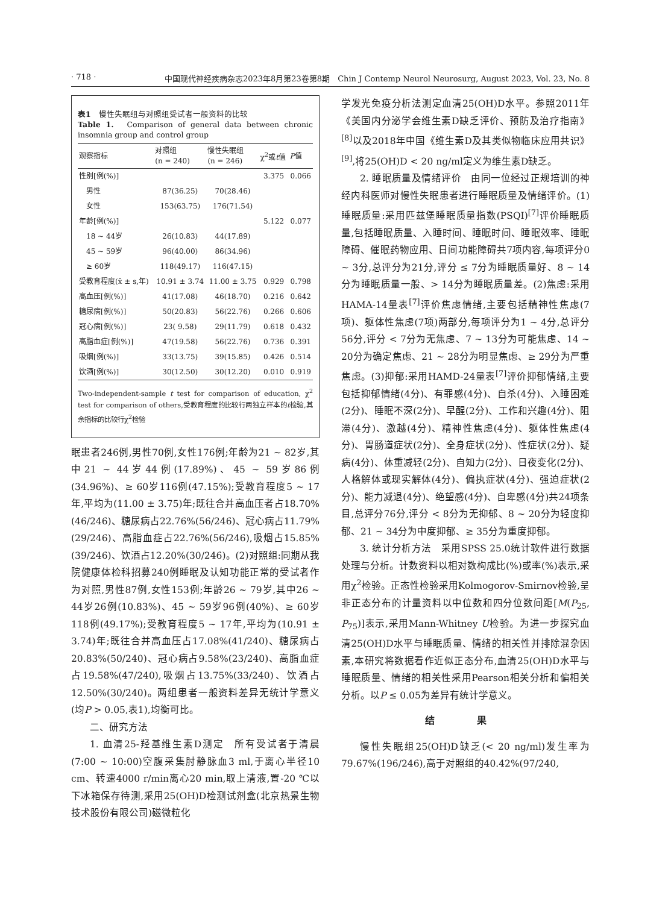· 718 · 中国现代神经疾病杂志2023年8月第23卷第8期　Chin J Contemp Neurol Neurosurg, August 2023, Vol. 23, No. 8
表1　慢性失眠组与对照组受试者一般资料的比较
Table 1.　Comparison of general data between chronic insomnia group and control group
| 观察指标 | 对照组 (n = 240) | 慢性失眠组 (n = 246) | χ<sup>2</sup>或 t 值 | P 值 |
| --- | --- | --- | --- | --- |
| 性别[例(%)] | | | 3.375 | 0.066 |
| 男性 | 87(36.25) | 70(28.46) | | |
| 女性 | 153(63.75) | 176(71.54) | | |
| 年龄[例(%)] | | | 5.122 | 0.077 |
| 18 ~ 44岁 | 26(10.83) | 44(17.89) | | |
| 45 ~ 59岁 | 96(40.00) | 86(34.96) | | |
| ≥ 60岁 | 118(49.17) | 116(47.15) | | |
| 受教育程度(x̄ ± s,年) | 10.91 ± 3.74 | 11.00 ± 3.75 | 0.929 | 0.798 |
| 高血压[例(%)] | 41(17.08) | 46(18.70) | 0.216 | 0.642 |
| 糖尿病[例(%)] | 50(20.83) | 56(22.76) | 0.266 | 0.606 |
| 冠心病[例(%)] | 23( 9.58) | 29(11.79) | 0.618 | 0.432 |
| 高脂血症[例(%)] | 47(19.58) | 56(22.76) | 0.736 | 0.391 |
| 吸烟[例(%)] | 33(13.75) | 39(15.85) | 0.426 | 0.514 |
| 饮酒[例(%)] | 30(12.50) | 30(12.20) | 0.010 | 0.919 |
Two-independent-sample t test for comparison of education, χ<sup>2</sup> test for comparison of others,受教育程度的比较行两独立样本的t检验,其余指标的比较行χ<sup>2</sup>检验
眠患者246例,男性70例,女性176例;年龄为21 ~ 82岁,其中21 ~ 44岁44例(17.89%)、45 ~ 59岁86例(34.96%)、≥ 60岁116例(47.15%);受教育程度5 ~ 17年,平均为(11.00 ± 3.75)年;既往合并高血压者占18.70%(46/246)、糖尿病占22.76%(56/246)、冠心病占11.79%(29/246)、高脂血症占22.76%(56/246),吸烟占15.85%(39/246)、饮酒占12.20%(30/246)。(2)对照组:同期从我院健康体检科招募240例睡眠及认知功能正常的受试者作为对照,男性87例,女性153例;年龄26 ~ 79岁,其中26 ~ 44岁26例(10.83%)、45 ~ 59岁96例(40%)、≥ 60岁118例(49.17%);受教育程度5 ~ 17年,平均为(10.91 ± 3.74)年;既往合并高血压占17.08%(41/240)、糖尿病占20.83%(50/240)、冠心病占9.58%(23/240)、高脂血症占19.58%(47/240),吸烟占13.75%(33/240)、饮酒占12.50%(30/240)。两组患者一般资料差异无统计学意义(均P > 0.05,表1),均衡可比。
二、研究方法
1. 血清25-羟基维生素D测定　所有受试者于清晨(7:00 ~ 10:00)空腹采集肘静脉血3 ml,于离心半径10 cm、转速4000 r/min离心20 min,取上清液,置-20 ℃以下冰箱保存待测,采用25(OH)D检测试剂盒(北京热景生物技术股份有限公司)磁微粒化
学发光免疫分析法测定血清25(OH)D水平。参照2011年《美国内分泌学会维生素D缺乏评价、预防及治疗指南》<sup>[8]</sup>以及2018年中国《维生素D及其类似物临床应用共识》<sup>[9]</sup>,将25(OH)D < 20 ng/ml定义为维生素D缺乏。
2. 睡眠质量及情绪评价　由同一位经过正规培训的神经内科医师对慢性失眠患者进行睡眠质量及情绪评价。(1)睡眠质量:采用匹兹堡睡眠质量指数(PSQI)<sup>[7]</sup>评价睡眠质量,包括睡眠质量、入睡时间、睡眠时间、睡眠效率、睡眠障碍、催眠药物应用、日间功能障碍共7项内容,每项评分0 ~ 3分,总评分为21分,评分 ≤ 7分为睡眠质量好、8 ~ 14分为睡眠质量一般、> 14分为睡眠质量差。(2)焦虑:采用HAMA-14量表<sup>[7]</sup>评价焦虑情绪,主要包括精神性焦虑(7项)、躯体性焦虑(7项)两部分,每项评分为1 ~ 4分,总评分56分,评分 < 7分为无焦虑、7 ~ 13分为可能焦虑、14 ~ 20分为确定焦虑、21 ~ 28分为明显焦虑、≥ 29分为严重焦虑。(3)抑郁:采用HAMD-24量表<sup>[7]</sup>评价抑郁情绪,主要包括抑郁情绪(4分)、有罪感(4分)、自杀(4分)、入睡困难(2分)、睡眠不深(2分)、早醒(2分)、工作和兴趣(4分)、阻滞(4分)、激越(4分)、精神性焦虑(4分)、躯体性焦虑(4分)、胃肠道症状(2分)、全身症状(2分)、性症状(2分)、疑病(4分)、体重减轻(2分)、自知力(2分)、日夜变化(2分)、人格解体或现实解体(4分)、偏执症状(4分)、强迫症状(2分)、能力减退(4分)、绝望感(4分)、自卑感(4分)共24项条目,总评分76分,评分 < 8分为无抑郁、8 ~ 20分为轻度抑郁、21 ~ 34分为中度抑郁、≥ 35分为重度抑郁。
3. 统计分析方法　采用SPSS 25.0统计软件进行数据处理与分析。计数资料以相对数构成比(%)或率(%)表示,采用χ<sup>2</sup>检验。正态性检验采用Kolmogorov-Smirnov检验,呈非正态分布的计量资料以中位数和四分位数间距[M(P<sub>25</sub>, P<sub>75</sub>)]表示,采用Mann-Whitney U检验。为进一步探究血清25(OH)D水平与睡眠质量、情绪的相关性并排除混杂因素,本研究将数据看作近似正态分布,血清25(OH)D水平与睡眠质量、情绪的相关性采用Pearson相关分析和偏相关分析。以P ≤ 0.05为差异有统计学意义。
结 果
慢性失眠组25(OH)D缺乏(< 20 ng/ml)发生率为79.67%(196/246),高于对照组的40.42%(97/240,